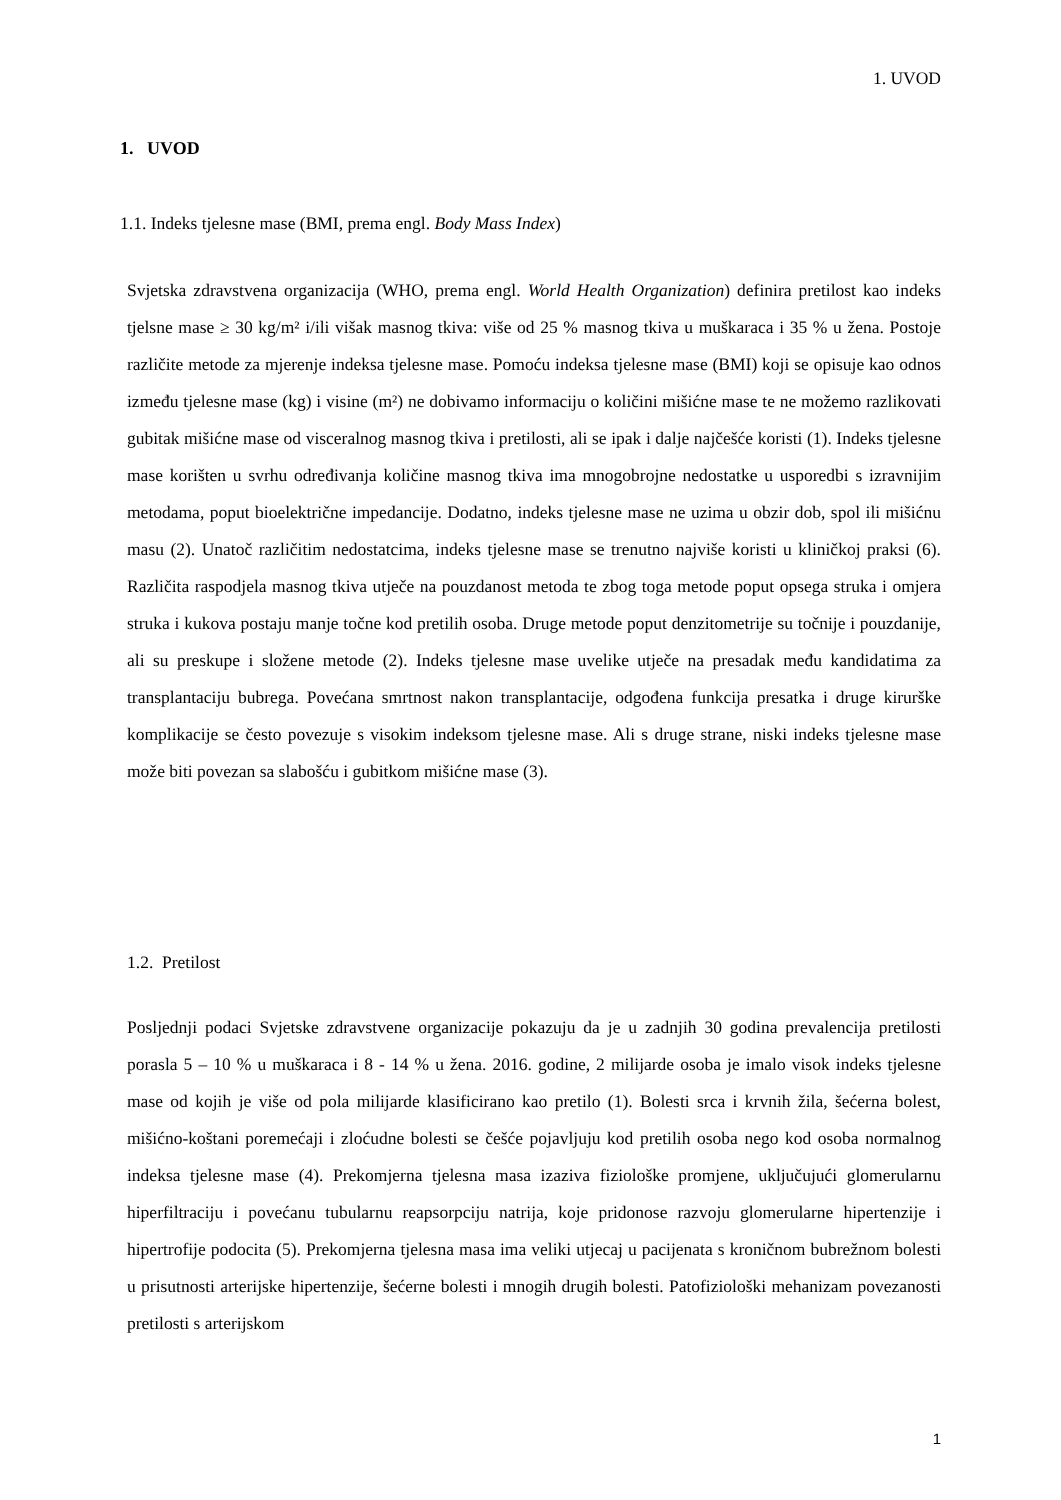1. UVOD
1. UVOD
1.1. Indeks tjelesne mase (BMI, prema engl. Body Mass Index)
Svjetska zdravstvena organizacija (WHO, prema engl. World Health Organization) definira pretilost kao indeks tjelsne mase ≥ 30 kg/m² i/ili višak masnog tkiva: više od 25 % masnog tkiva u muškaraca i 35 % u žena. Postoje različite metode za mjerenje indeksa tjelesne mase. Pomoću indeksa tjelesne mase (BMI) koji se opisuje kao odnos između tjelesne mase (kg) i visine (m²) ne dobivamo informaciju o količini mišićne mase te ne možemo razlikovati gubitak mišićne mase od visceralnog masnog tkiva i pretilosti, ali se ipak i dalje najčešće koristi (1). Indeks tjelesne mase korišten u svrhu određivanja količine masnog tkiva ima mnogobrojne nedostatke u usporedbi s izravnijim metodama, poput bioelektrične impedancije. Dodatno, indeks tjelesne mase ne uzima u obzir dob, spol ili mišićnu masu (2). Unatoč različitim nedostatcima, indeks tjelesne mase se trenutno najviše koristi u kliničkoj praksi (6). Različita raspodjela masnog tkiva utječe na pouzdanost metoda te zbog toga metode poput opsega struka i omjera struka i kukova postaju manje točne kod pretilih osoba. Druge metode poput denzitometrije su točnije i pouzdanije, ali su preskupe i složene metode (2). Indeks tjelesne mase uvelike utječe na presadak među kandidatima za transplantaciju bubrega. Povećana smrtnost nakon transplantacije, odgođena funkcija presatka i druge kirurške komplikacije se često povezuje s visokim indeksom tjelesne mase. Ali s druge strane, niski indeks tjelesne mase može biti povezan sa slabošću i gubitkom mišićne mase (3).
1.2. Pretilost
Posljednji podaci Svjetske zdravstvene organizacije pokazuju da je u zadnjih 30 godina prevalencija pretilosti porasla 5 – 10 % u muškaraca i 8 - 14 % u žena. 2016. godine, 2 milijarde osoba je imalo visok indeks tjelesne mase od kojih je više od pola milijarde klasificirano kao pretilo (1). Bolesti srca i krvnih žila, šećerna bolest, mišićno-koštani poremećaji i zloćudne bolesti se češće pojavljuju kod pretilih osoba nego kod osoba normalnog indeksa tjelesne mase (4). Prekomjerna tjelesna masa izaziva fiziološke promjene, uključujući glomerularnu hiperfiltraciju i povećanu tubularnu reapsorpciju natrija, koje pridonose razvoju glomerularne hipertenzije i hipertrofije podocita (5). Prekomjerna tjelesna masa ima veliki utjecaj u pacijenata s kroničnom bubrežnom bolesti u prisutnosti arterijske hipertenzije, šećerne bolesti i mnogih drugih bolesti. Patofiziološki mehanizam povezanosti pretilosti s arterijskom
1